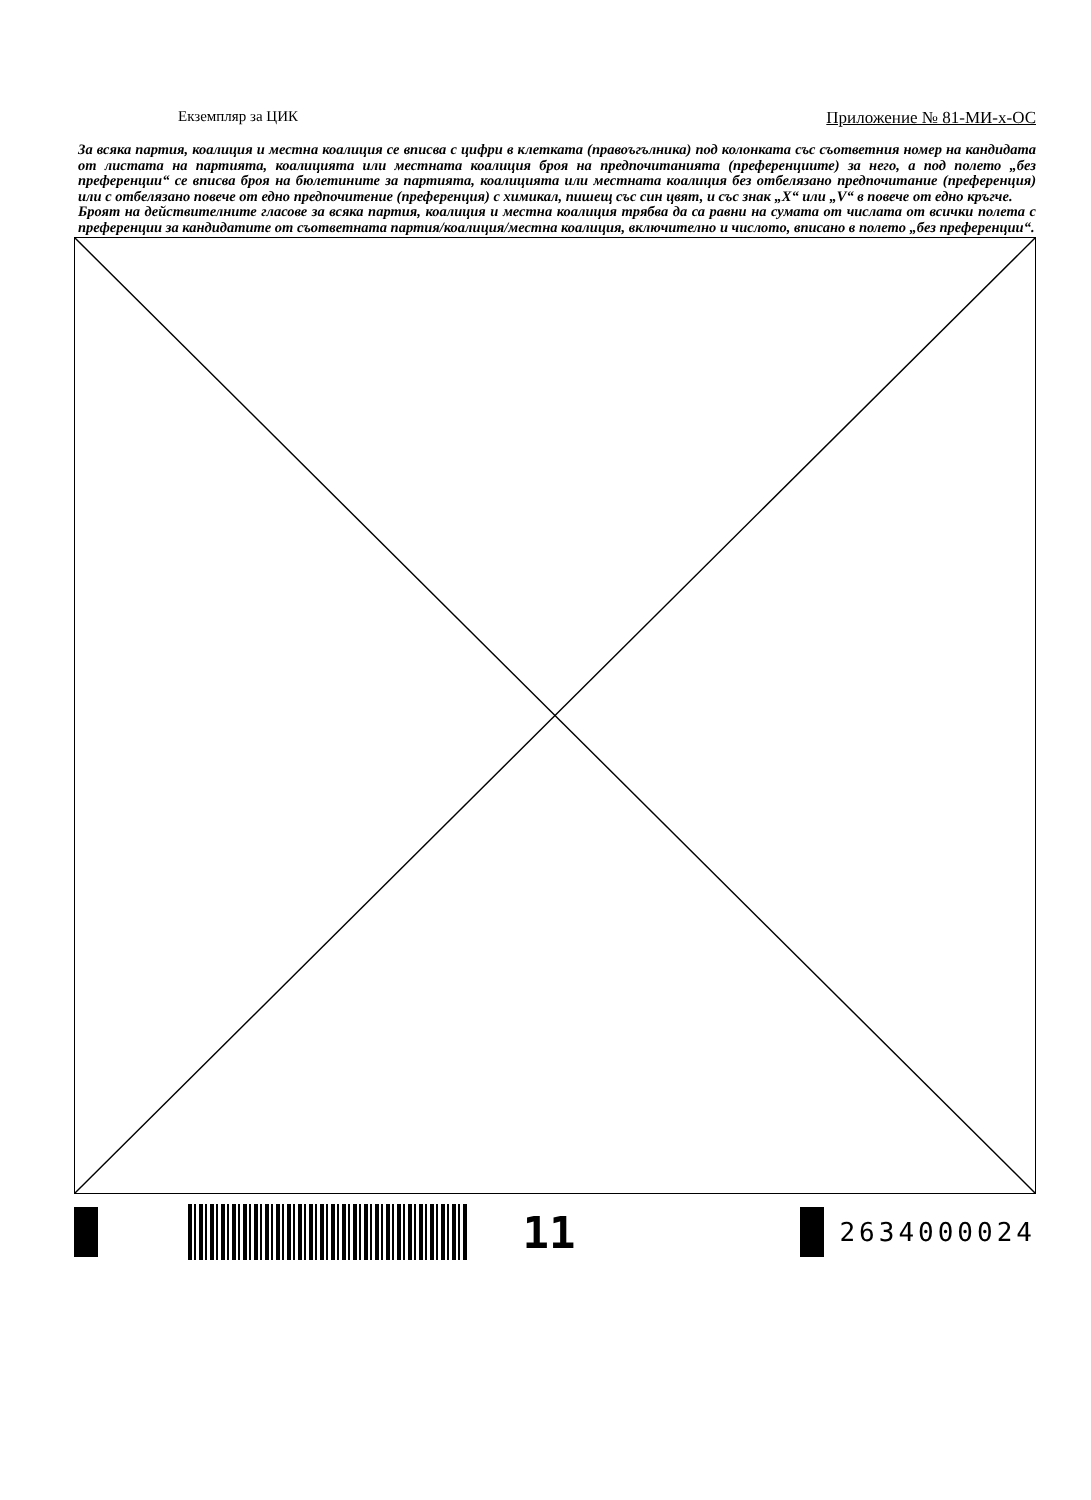Екземпляр за ЦИК Приложение № 81-МИ-х-ОС
За всяка партия, коалиция и местна коалиция се вписва с цифри в клетката (правоъгълника) под колонката със съответния номер на кандидата от листата на партията, коалицията или местната коалиция броя на предпочитанията (преференциите) за него, а под полето „без преференции“ се вписва броя на бюлетините за партията, коалицията или местната коалиция без отбелязано предпочитание (преференция) или с отбелязано повече от едно предпочитение (преференция) с химикал, пишещ със син цвят, и със знак „Х“ или „V“ в повече от едно кръгче.
Броят на действителните гласове за всяка партия, коалиция и местна коалиция трябва да са равни на сумата от числата от всички полета с преференции за кандидатите от съответната партия/коалиция/местна коалиция, включително и числото, вписано в полето „без преференции“.
11
2634000024